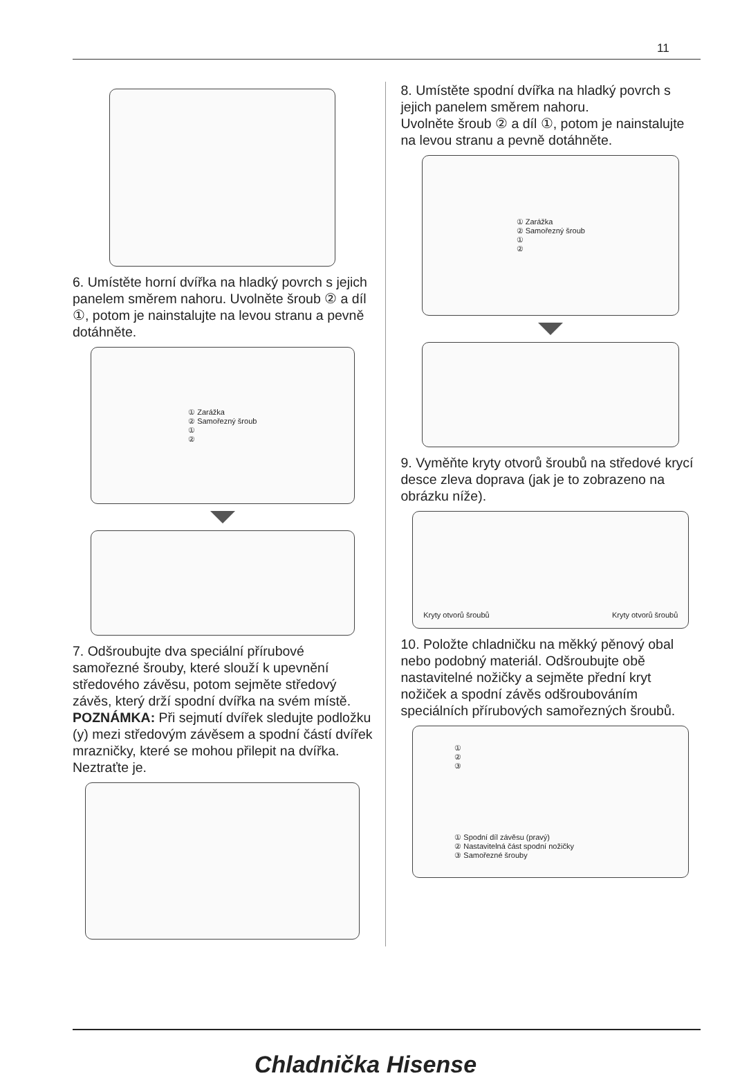11
6. Umístěte horní dvířka na hladký povrch s jejich panelem směrem nahoru. Uvolněte šroub ② a díl ①, potom je nainstalujte na levou stranu a pevně dotáhněte.
① Zarážka
② Samořezný šroub
①
②
7. Odšroubujte dva speciální přírubové samořezné šrouby, které slouží k upevnění středového závěsu, potom sejměte středový závěs, který drží spodní dvířka na svém místě.
POZNÁMKA: Při sejmutí dvířek sledujte podložku (y) mezi středovým závěsem a spodní částí dvířek mrazničky, které se mohou přilepit na dvířka. Neztraťte je.
8. Umístěte spodní dvířka na hladký povrch s jejich panelem směrem nahoru.
Uvolněte šroub ② a díl ①, potom je nainstalujte na levou stranu a pevně dotáhněte.
① Zarážka
② Samořezný šroub
①
②
9. Vyměňte kryty otvorů šroubů na středové krycí desce zleva doprava (jak je to zobrazeno na obrázku níže).
Kryty otvorů šroubů Kryty otvorů šroubů
10. Položte chladničku na měkký pěnový obal nebo podobný materiál. Odšroubujte obě nastavitelné nožičky a sejměte přední kryt nožiček a spodní závěs odšroubováním speciálních přírubových samořezných šroubů.
①
②
③
① Spodní díl závěsu (pravý)
② Nastavitelná část spodní nožičky
③ Samořezné šrouby
Chladnička Hisense